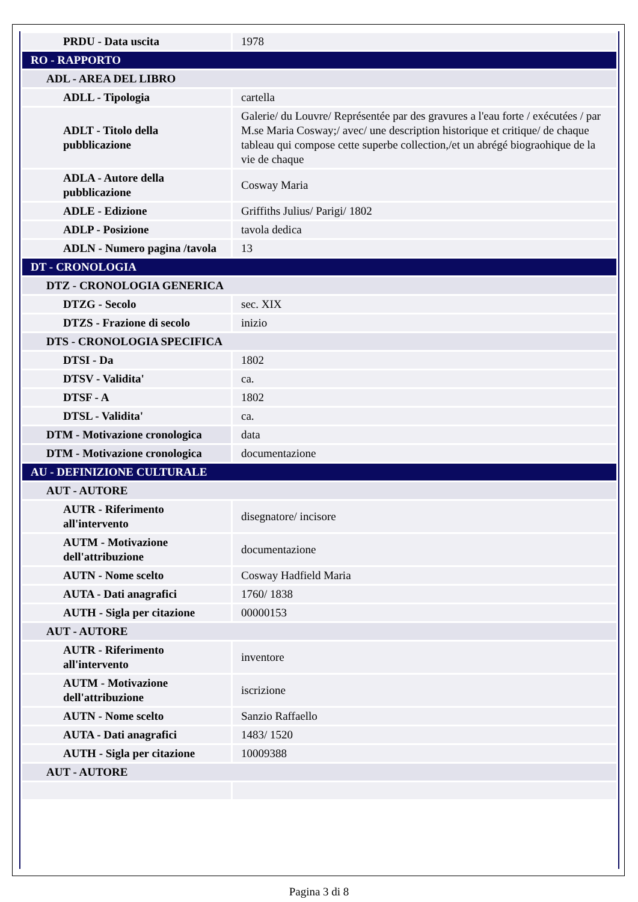| PRDU - Data uscita | 1978 |
| RO - RAPPORTO | |
| ADL - AREA DEL LIBRO | |
| ADLL - Tipologia | cartella |
| ADLT - Titolo della pubblicazione | Galerie/ du Louvre/ Représentée par des gravures a l'eau forte / exécutées / par M.se Maria Cosway;/ avec/ une description historique et critique/ de chaque tableau qui compose cette superbe collection,/et un abrégé biograohique de la vie de chaque |
| ADLA - Autore della pubblicazione | Cosway Maria |
| ADLE - Edizione | Griffiths Julius/ Parigi/ 1802 |
| ADLP - Posizione | tavola dedica |
| ADLN - Numero pagina /tavola | 13 |
| DT - CRONOLOGIA | |
| DTZ - CRONOLOGIA GENERICA | |
| DTZG - Secolo | sec. XIX |
| DTZS - Frazione di secolo | inizio |
| DTS - CRONOLOGIA SPECIFICA | |
| DTSI - Da | 1802 |
| DTSV - Validita' | ca. |
| DTSF - A | 1802 |
| DTSL - Validita' | ca. |
| DTM - Motivazione cronologica | data |
| DTM - Motivazione cronologica | documentazione |
| AU - DEFINIZIONE CULTURALE | |
| AUT - AUTORE | |
| AUTR - Riferimento all'intervento | disegnatore/ incisore |
| AUTM - Motivazione dell'attribuzione | documentazione |
| AUTN - Nome scelto | Cosway Hadfield Maria |
| AUTA - Dati anagrafici | 1760/ 1838 |
| AUTH - Sigla per citazione | 00000153 |
| AUT - AUTORE | |
| AUTR - Riferimento all'intervento | inventore |
| AUTM - Motivazione dell'attribuzione | iscrizione |
| AUTN - Nome scelto | Sanzio Raffaello |
| AUTA - Dati anagrafici | 1483/ 1520 |
| AUTH - Sigla per citazione | 10009388 |
| AUT - AUTORE | |
Pagina 3 di 8